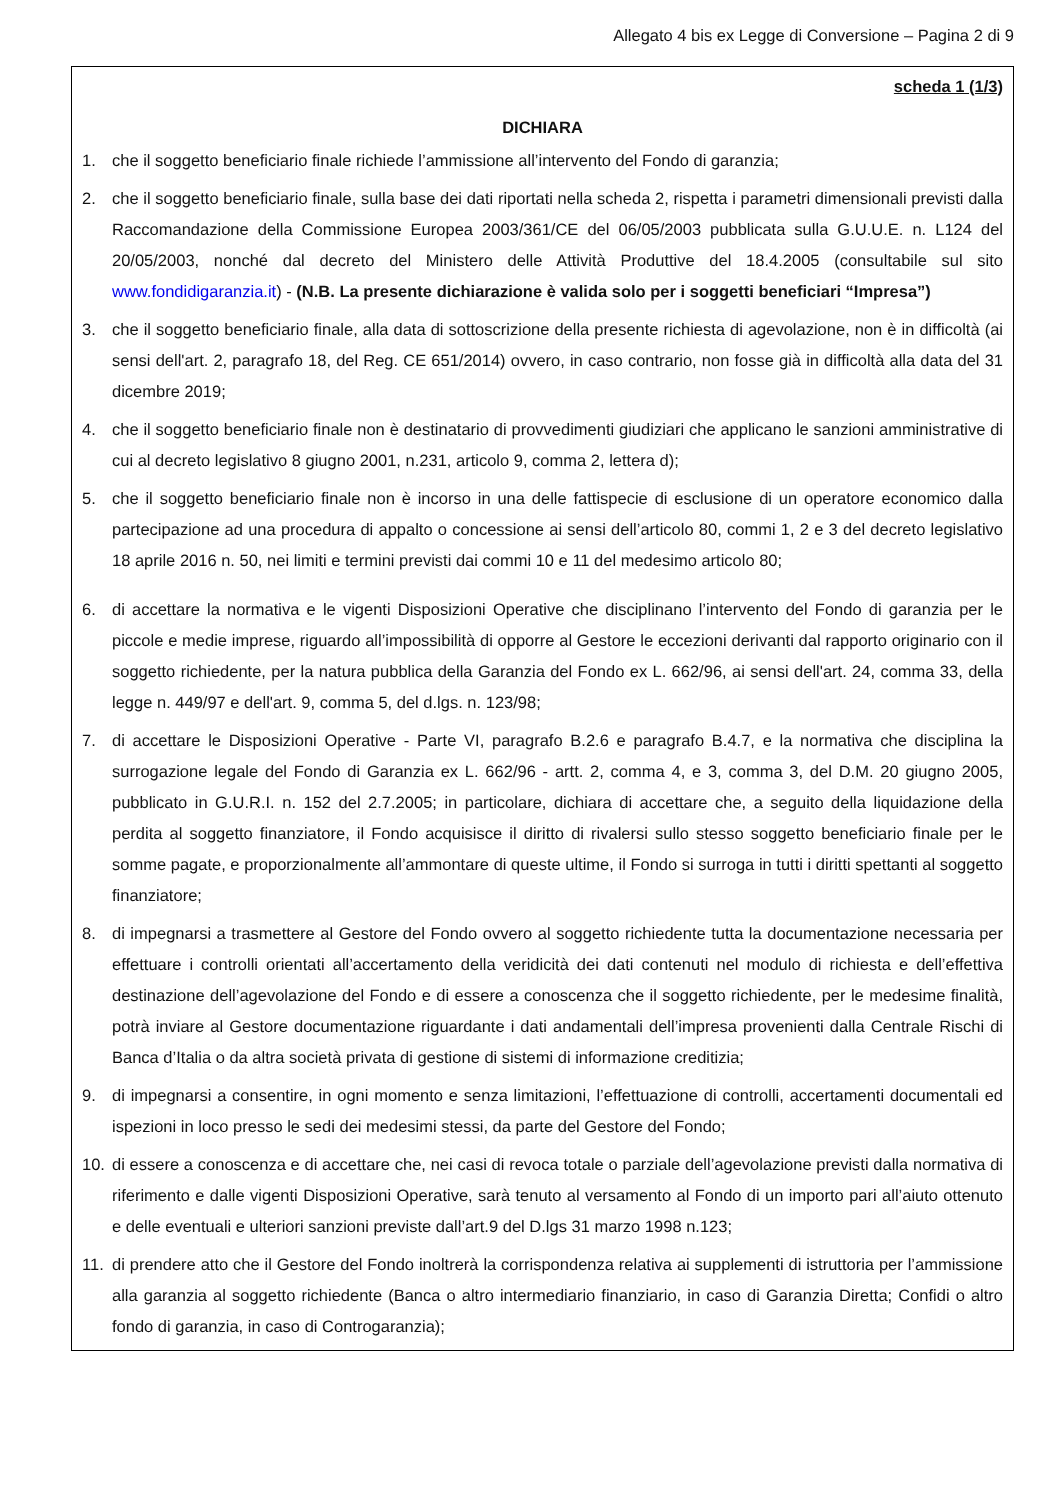Allegato 4 bis ex Legge di Conversione – Pagina 2 di 9
scheda 1 (1/3)
DICHIARA
1. che il soggetto beneficiario finale richiede l’ammissione all’intervento del Fondo di garanzia;
2. che il soggetto beneficiario finale, sulla base dei dati riportati nella scheda 2, rispetta i parametri dimensionali previsti dalla Raccomandazione della Commissione Europea 2003/361/CE del 06/05/2003 pubblicata sulla G.U.U.E. n. L124 del 20/05/2003, nonché dal decreto del Ministero delle Attività Produttive del 18.4.2005 (consultabile sul sito www.fondidigaranzia.it) - (N.B. La presente dichiarazione è valida solo per i soggetti beneficiari “Impresa”)
3. che il soggetto beneficiario finale, alla data di sottoscrizione della presente richiesta di agevolazione, non è in difficoltà (ai sensi dell'art. 2, paragrafo 18, del Reg. CE 651/2014) ovvero, in caso contrario, non fosse già in difficoltà alla data del 31 dicembre 2019;
4. che il soggetto beneficiario finale non è destinatario di provvedimenti giudiziari che applicano le sanzioni amministrative di cui al decreto legislativo 8 giugno 2001, n.231, articolo 9, comma 2, lettera d);
5. che il soggetto beneficiario finale non è incorso in una delle fattispecie di esclusione di un operatore economico dalla partecipazione ad una procedura di appalto o concessione ai sensi dell’articolo 80, commi 1, 2 e 3 del decreto legislativo 18 aprile 2016 n. 50, nei limiti e termini previsti dai commi 10 e 11 del medesimo articolo 80;
6. di accettare la normativa e le vigenti Disposizioni Operative che disciplinano l’intervento del Fondo di garanzia per le piccole e medie imprese, riguardo all’impossibilità di opporre al Gestore le eccezioni derivanti dal rapporto originario con il soggetto richiedente, per la natura pubblica della Garanzia del Fondo ex L. 662/96, ai sensi dell'art. 24, comma 33, della legge n. 449/97 e dell'art. 9, comma 5, del d.lgs. n. 123/98;
7. di accettare le Disposizioni Operative - Parte VI, paragrafo B.2.6 e paragrafo B.4.7, e la normativa che disciplina la surrogazione legale del Fondo di Garanzia ex L. 662/96 - artt. 2, comma 4, e 3, comma 3, del D.M. 20 giugno 2005, pubblicato in G.U.R.I. n. 152 del 2.7.2005; in particolare, dichiara di accettare che, a seguito della liquidazione della perdita al soggetto finanziatore, il Fondo acquisisce il diritto di rivalersi sullo stesso soggetto beneficiario finale per le somme pagate, e proporzionalmente all’ammontare di queste ultime, il Fondo si surroga in tutti i diritti spettanti al soggetto finanziatore;
8. di impegnarsi a trasmettere al Gestore del Fondo ovvero al soggetto richiedente tutta la documentazione necessaria per effettuare i controlli orientati all’accertamento della veridicità dei dati contenuti nel modulo di richiesta e dell’effettiva destinazione dell’agevolazione del Fondo e di essere a conoscenza che il soggetto richiedente, per le medesime finalità, potrà inviare al Gestore documentazione riguardante i dati andamentali dell’impresa provenienti dalla Centrale Rischi di Banca d’Italia o da altra società privata di gestione di sistemi di informazione creditizia;
9. di impegnarsi a consentire, in ogni momento e senza limitazioni, l’effettuazione di controlli, accertamenti documentali ed ispezioni in loco presso le sedi dei medesimi stessi, da parte del Gestore del Fondo;
10. di essere a conoscenza e di accettare che, nei casi di revoca totale o parziale dell’agevolazione previsti dalla normativa di riferimento e dalle vigenti Disposizioni Operative, sarà tenuto al versamento al Fondo di un importo pari all’aiuto ottenuto e delle eventuali e ulteriori sanzioni previste dall’art.9 del D.lgs 31 marzo 1998 n.123;
11. di prendere atto che il Gestore del Fondo inoltrerà la corrispondenza relativa ai supplementi di istruttoria per l’ammissione alla garanzia al soggetto richiedente (Banca o altro intermediario finanziario, in caso di Garanzia Diretta; Confidi o altro fondo di garanzia, in caso di Controgaranzia);